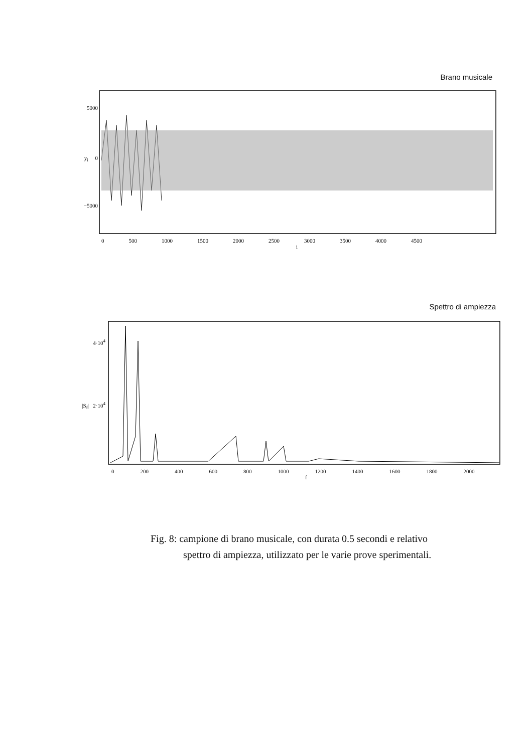Brano musicale
5000
y<sub>i</sub> 0
−5000
0 500 1000 1500 2000 2500 3000 3500 4000 4500
i
Spettro di ampiezza
4·10<sup>4</sup>
|S<sub>f</sub>| 2·10<sup>4</sup>
0 200 400 600 800 1000 1200 1400 1600 1800 2000
f
Fig. 8: campione di brano musicale, con durata 0.5 secondi e relativo
spettro di ampiezza, utilizzato per le varie prove sperimentali.